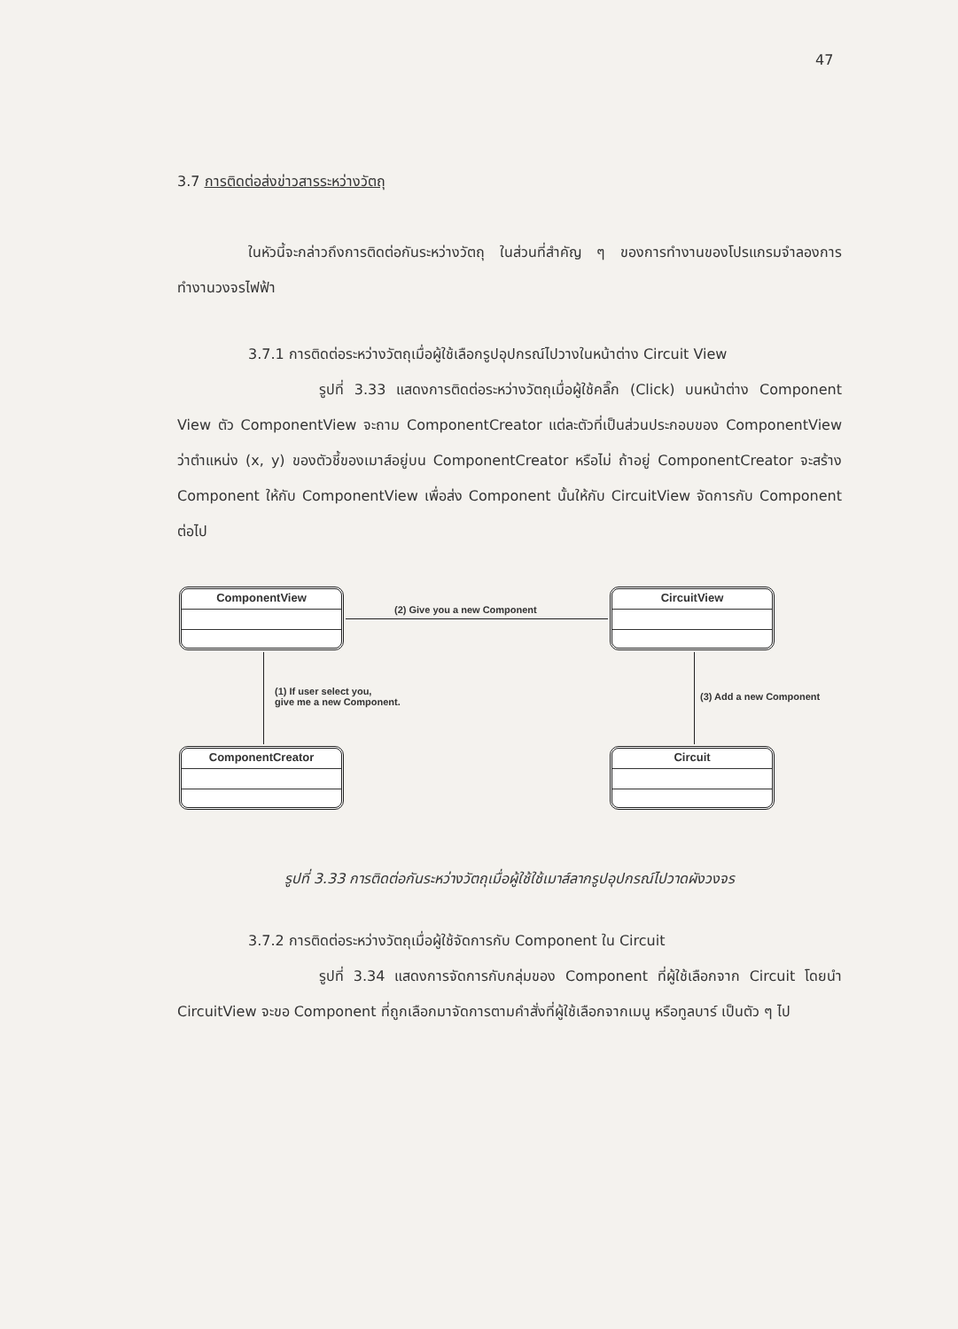47
3.7 การติดต่อส่งข่าวสารระหว่างวัตถุ
ในหัวนี้จะกล่าวถึงการติดต่อกันระหว่างวัตถุ ในส่วนที่สำคัญ ๆ ของการทำงานของโปรแกรมจำลองการทำงานวงจรไฟฟ้า
3.7.1 การติดต่อระหว่างวัตถุเมื่อผู้ใช้เลือกรูปอุปกรณ์ไปวางในหน้าต่าง Circuit View
รูปที่ 3.33 แสดงการติดต่อระหว่างวัตถุเมื่อผู้ใช้คลิ๊ก (Click) บนหน้าต่าง Component View ตัว ComponentView จะถาม ComponentCreator แต่ละตัวที่เป็นส่วนประกอบของ ComponentView ว่าตำแหน่ง (x, y) ของตัวชี้ของเมาส์อยู่บน ComponentCreator หรือไม่ ถ้าอยู่ ComponentCreator จะสร้าง Component ให้กับ ComponentView เพื่อส่ง Component นั้นให้กับ CircuitView จัดการกับ Component ต่อไป
ComponentView CircuitView
ComponentCreator Circuit
(2) Give you a new Component
(1) If user select you,
give me a new Component.
(3) Add a new Component
รูปที่ 3.33 การติดต่อกันระหว่างวัตถุเมื่อผู้ใช้ใช้เมาส์ลากรูปอุปกรณ์ไปวาดผังวงจร
3.7.2 การติดต่อระหว่างวัตถุเมื่อผู้ใช้จัดการกับ Component ใน Circuit
รูปที่ 3.34 แสดงการจัดการกับกลุ่มของ Component ที่ผู้ใช้เลือกจาก Circuit โดยนำ CircuitView จะขอ Component ที่ถูกเลือกมาจัดการตามคำสั่งที่ผู้ใช้เลือกจากเมนู หรือทูลบาร์ เป็นตัว ๆ ไป